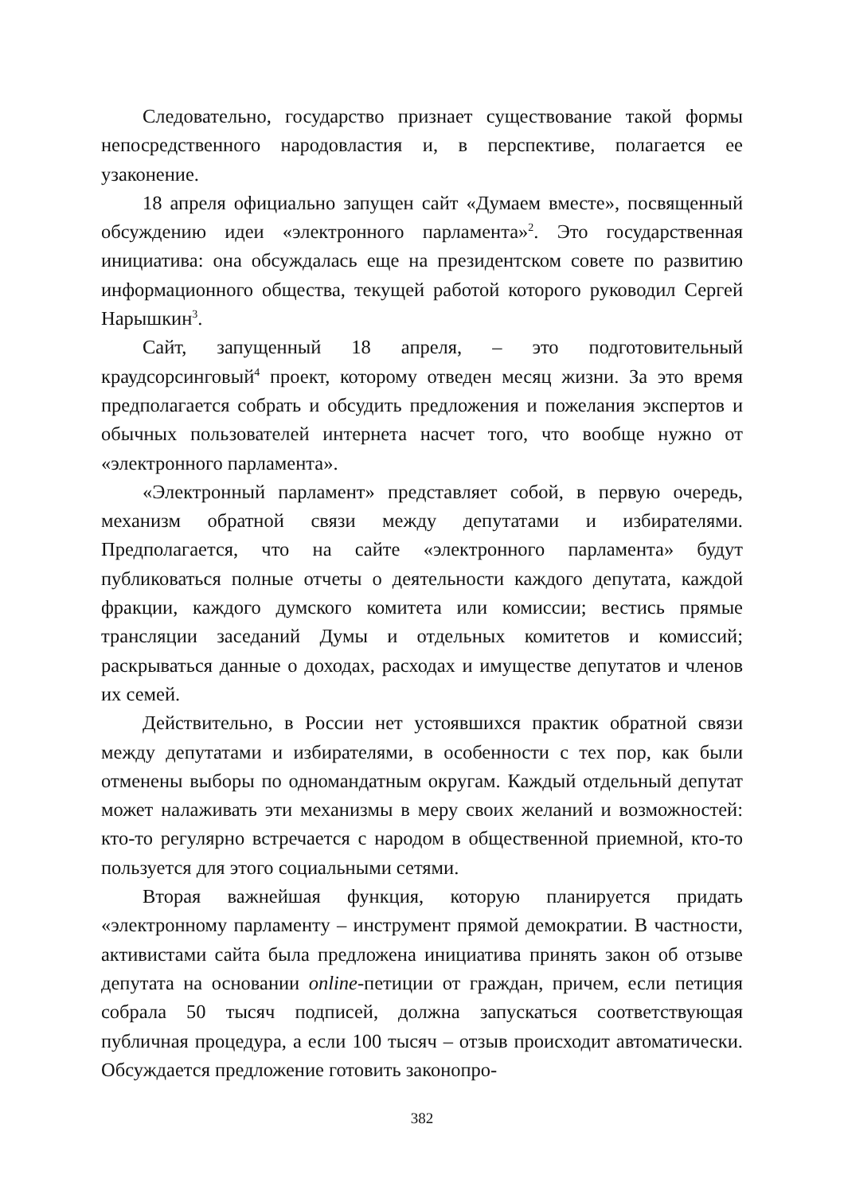Следовательно, государство признает существование такой формы непосредственного народовластия и, в перспективе, полагается ее узаконение.
18 апреля официально запущен сайт «Думаем вместе», посвященный обсуждению идеи «электронного парламента»<sup>2</sup>. Это государственная инициатива: она обсуждалась еще на президентском совете по развитию информационного общества, текущей работой которого руководил Сергей Нарышкин<sup>3</sup>.
Сайт, запущенный 18 апреля, – это подготовительный краудсорсинговый<sup>4</sup> проект, которому отведен месяц жизни. За это время предполагается собрать и обсудить предложения и пожелания экспертов и обычных пользователей интернета насчет того, что вообще нужно от «электронного парламента».
«Электронный парламент» представляет собой, в первую очередь, механизм обратной связи между депутатами и избирателями. Предполагается, что на сайте «электронного парламента» будут публиковаться полные отчеты о деятельности каждого депутата, каждой фракции, каждого думского комитета или комиссии; вестись прямые трансляции заседаний Думы и отдельных комитетов и комиссий; раскрываться данные о доходах, расходах и имуществе депутатов и членов их семей.
Действительно, в России нет устоявшихся практик обратной связи между депутатами и избирателями, в особенности с тех пор, как были отменены выборы по одномандатным округам. Каждый отдельный депутат может налаживать эти механизмы в меру своих желаний и возможностей: кто-то регулярно встречается с народом в общественной приемной, кто-то пользуется для этого социальными сетями.
Вторая важнейшая функция, которую планируется придать «электронному парламенту – инструмент прямой демократии. В частности, активистами сайта была предложена инициатива принять закон об отзыве депутата на основании online-петиции от граждан, причем, если петиция собрала 50 тысяч подписей, должна запускаться соответствующая публичная процедура, а если 100 тысяч – отзыв происходит автоматически. Обсуждается предложение готовить законопро-
382